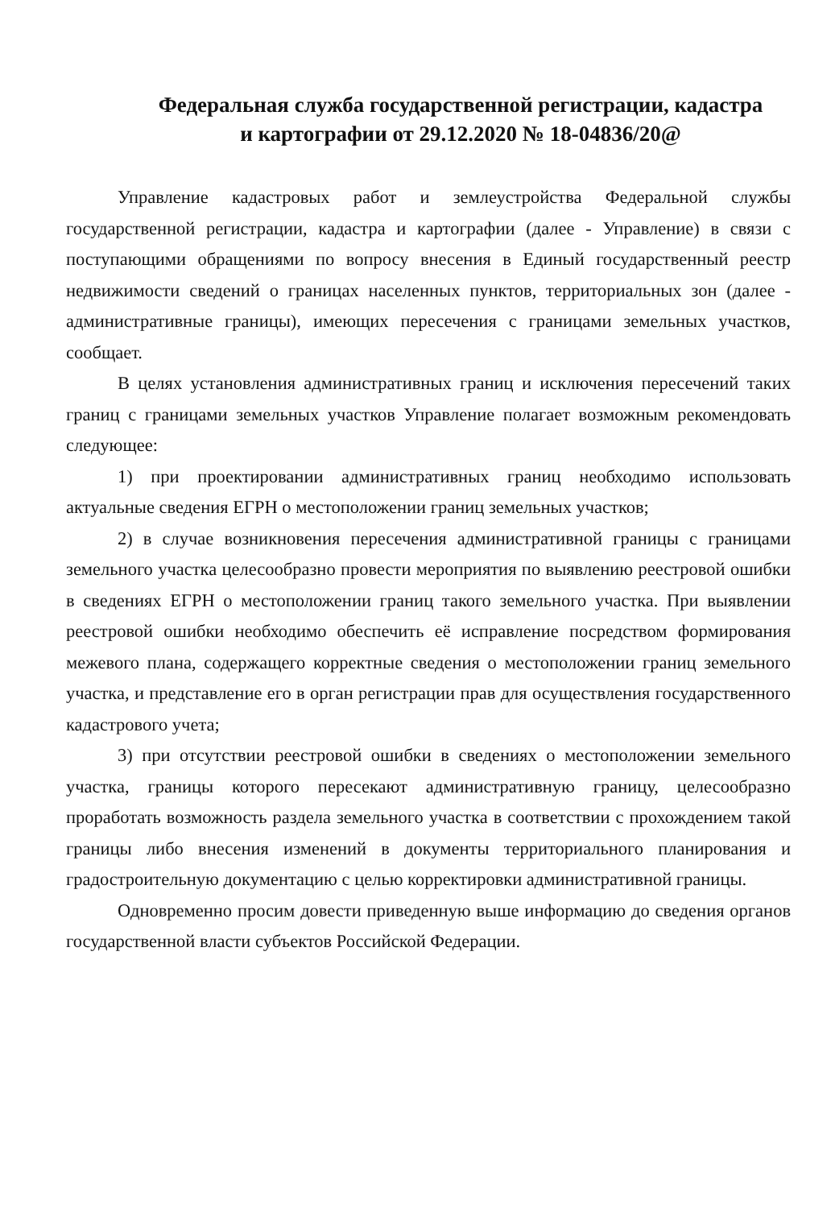Федеральная служба государственной регистрации, кадастра
и картографии от 29.12.2020 № 18-04836/20@
Управление кадастровых работ и землеустройства Федеральной службы государственной регистрации, кадастра и картографии (далее - Управление) в связи с поступающими обращениями по вопросу внесения в Единый государственный реестр недвижимости сведений о границах населенных пунктов, территориальных зон (далее - административные границы), имеющих пересечения с границами земельных участков, сообщает.
В целях установления административных границ и исключения пересечений таких границ с границами земельных участков Управление полагает возможным рекомендовать следующее:
1) при проектировании административных границ необходимо использовать актуальные сведения ЕГРН о местоположении границ земельных участков;
2) в случае возникновения пересечения административной границы с границами земельного участка целесообразно провести мероприятия по выявлению реестровой ошибки в сведениях ЕГРН о местоположении границ такого земельного участка. При выявлении реестровой ошибки необходимо обеспечить её исправление посредством формирования межевого плана, содержащего корректные сведения о местоположении границ земельного участка, и представление его в орган регистрации прав для осуществления государственного кадастрового учета;
3) при отсутствии реестровой ошибки в сведениях о местоположении земельного участка, границы которого пересекают административную границу, целесообразно проработать возможность раздела земельного участка в соответствии с прохождением такой границы либо внесения изменений в документы территориального планирования и градостроительную документацию с целью корректировки административной границы.
Одновременно просим довести приведенную выше информацию до сведения органов государственной власти субъектов Российской Федерации.